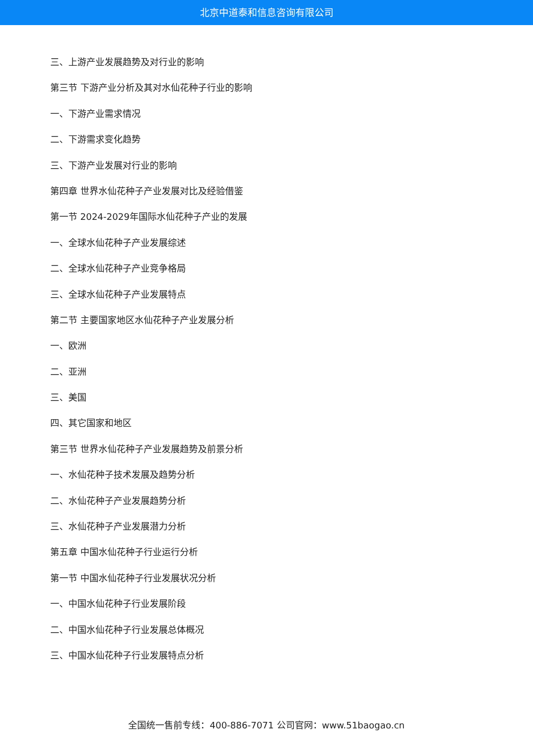北京中道泰和信息咨询有限公司
三、上游产业发展趋势及对行业的影响
第三节 下游产业分析及其对水仙花种子行业的影响
一、下游产业需求情况
二、下游需求变化趋势
三、下游产业发展对行业的影响
第四章 世界水仙花种子产业发展对比及经验借鉴
第一节 2024-2029年国际水仙花种子产业的发展
一、全球水仙花种子产业发展综述
二、全球水仙花种子产业竞争格局
三、全球水仙花种子产业发展特点
第二节 主要国家地区水仙花种子产业发展分析
一、欧洲
二、亚洲
三、美国
四、其它国家和地区
第三节 世界水仙花种子产业发展趋势及前景分析
一、水仙花种子技术发展及趋势分析
二、水仙花种子产业发展趋势分析
三、水仙花种子产业发展潜力分析
第五章 中国水仙花种子行业运行分析
第一节 中国水仙花种子行业发展状况分析
一、中国水仙花种子行业发展阶段
二、中国水仙花种子行业发展总体概况
三、中国水仙花种子行业发展特点分析
全国统一售前专线：400-886-7071 公司官网：www.51baogao.cn